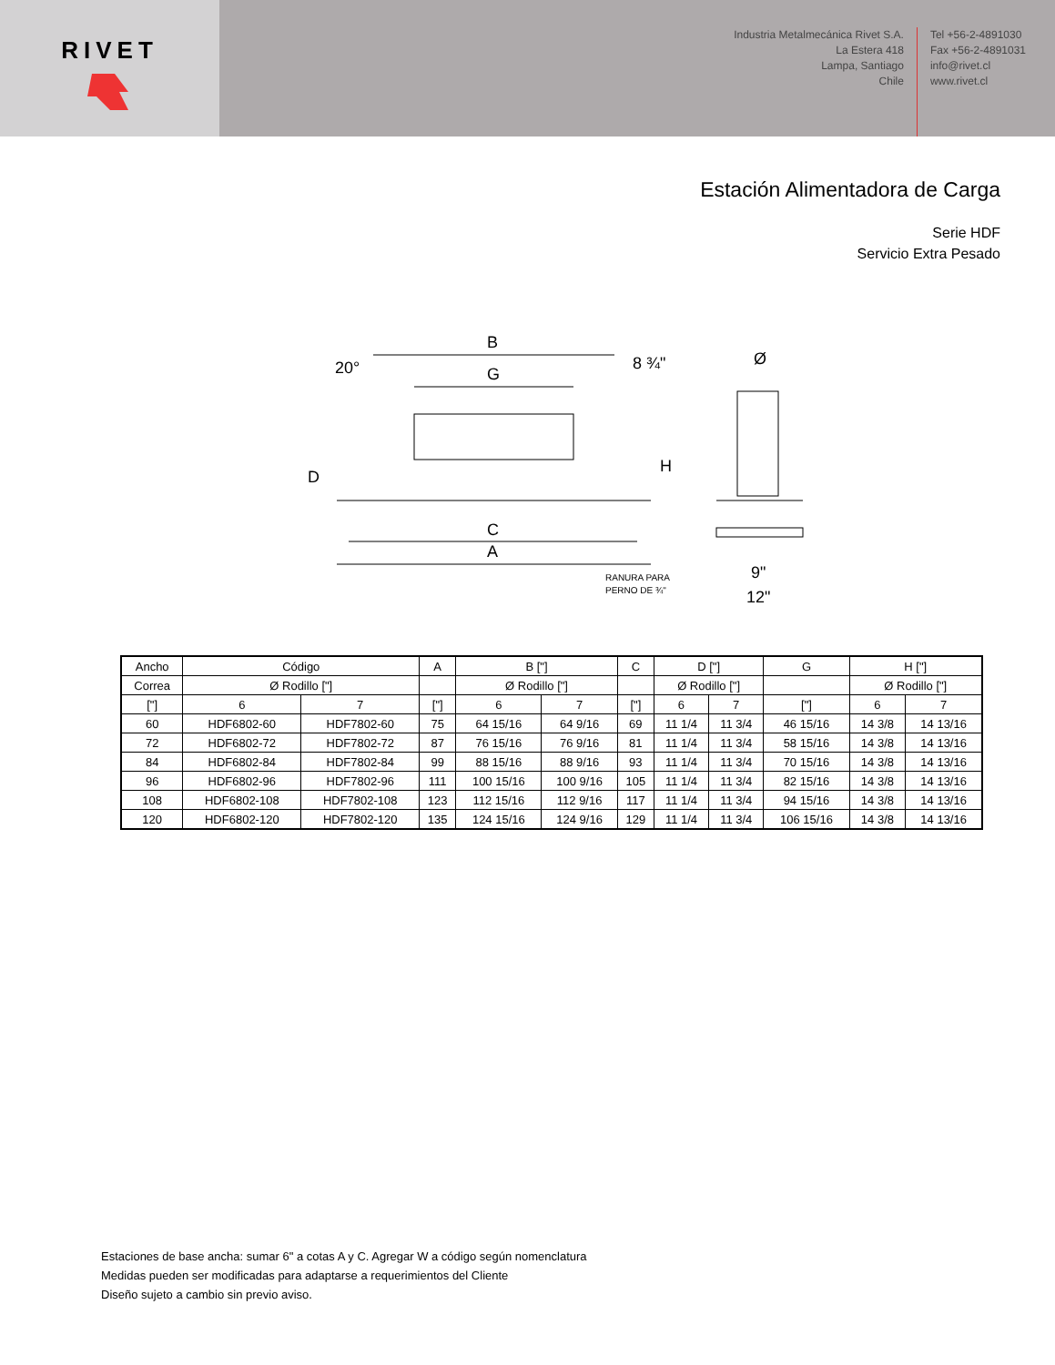RIVET
Industria Metalmecánica Rivet S.A.
La Estera 418
Lampa, Santiago
Chile
Tel +56-2-4891030
Fax +56-2-4891031
info@rivet.cl
www.rivet.cl
Estación Alimentadora de Carga
Serie HDF
Servicio Extra Pesado
B
G
20°
8 ¾"
D
H
C
A
RANURA PARA
PERNO DE ¾"
Ø
9"
12"
| Ancho | Código | | A | B ["] | | C | D ["] | | G | H ["] | |
| Correa | Ø Rodillo ["] | | | Ø Rodillo ["] | | | Ø Rodillo ["] | | | Ø Rodillo ["] | |
| ["] | 6 | 7 | ["] | 6 | 7 | ["] | 6 | 7 | ["] | 6 | 7 |
| 60 | HDF6802-60 | HDF7802-60 | 75 | 64 15/16 | 64 9/16 | 69 | 11 1/4 | 11 3/4 | 46 15/16 | 14 3/8 | 14 13/16 |
| 72 | HDF6802-72 | HDF7802-72 | 87 | 76 15/16 | 76 9/16 | 81 | 11 1/4 | 11 3/4 | 58 15/16 | 14 3/8 | 14 13/16 |
| 84 | HDF6802-84 | HDF7802-84 | 99 | 88 15/16 | 88 9/16 | 93 | 11 1/4 | 11 3/4 | 70 15/16 | 14 3/8 | 14 13/16 |
| 96 | HDF6802-96 | HDF7802-96 | 111 | 100 15/16 | 100 9/16 | 105 | 11 1/4 | 11 3/4 | 82 15/16 | 14 3/8 | 14 13/16 |
| 108 | HDF6802-108 | HDF7802-108 | 123 | 112 15/16 | 112 9/16 | 117 | 11 1/4 | 11 3/4 | 94 15/16 | 14 3/8 | 14 13/16 |
| 120 | HDF6802-120 | HDF7802-120 | 135 | 124 15/16 | 124 9/16 | 129 | 11 1/4 | 11 3/4 | 106 15/16 | 14 3/8 | 14 13/16 |
Estaciones de base ancha: sumar 6" a cotas A y C. Agregar W a código según nomenclatura
Medidas pueden ser modificadas para adaptarse a requerimientos del Cliente
Diseño sujeto a cambio sin previo aviso.